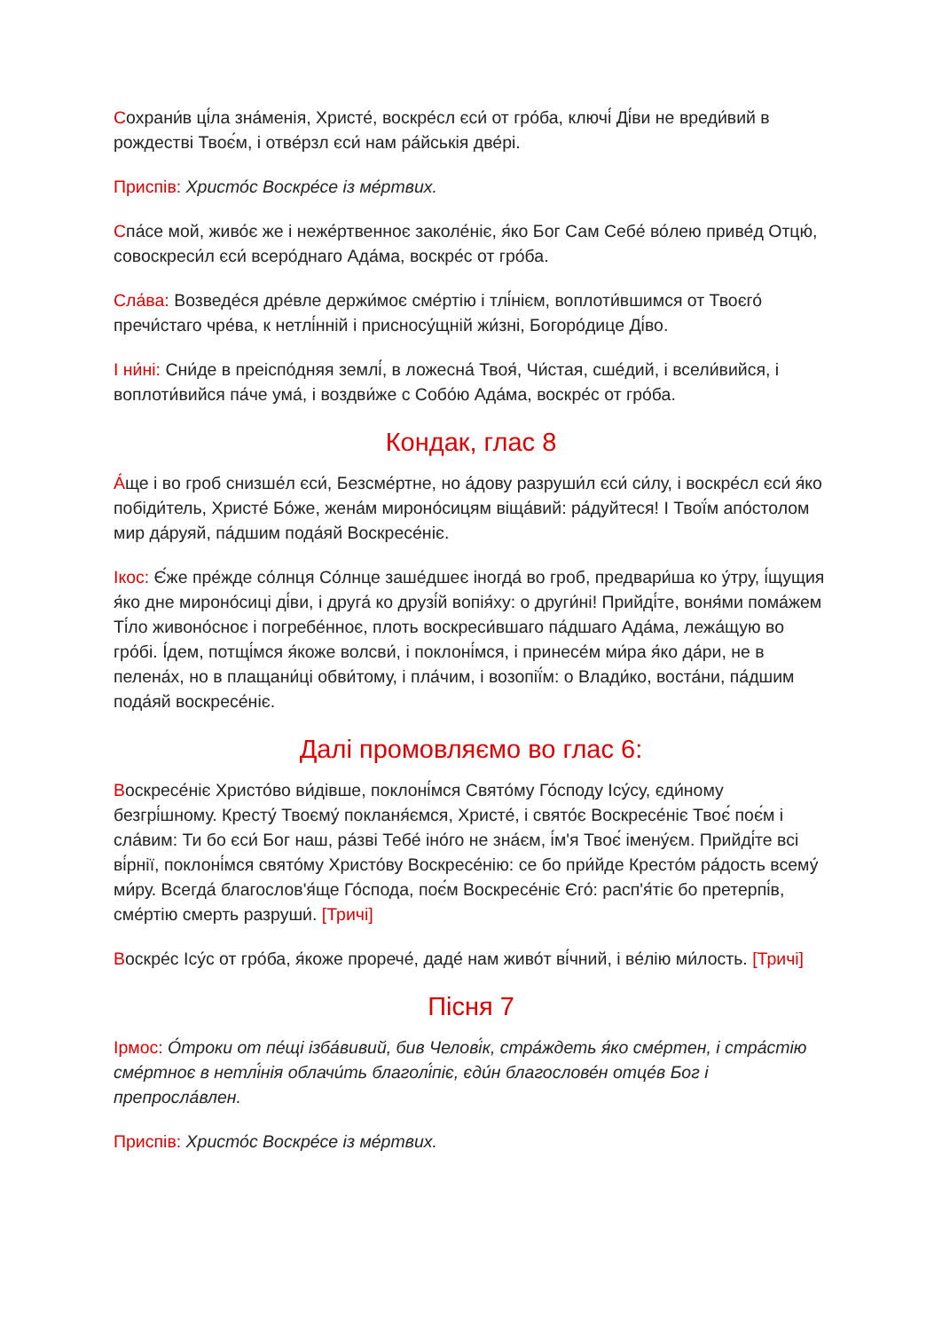Сохрани́в ці́ла зна́менія, Христе́, воскре́сл єси́ от гро́ба, ключі́ Ді́ви не вреди́вий в рождестві Твоє́м, і отве́рзл єси́ нам ра́йськія две́рі.
Приспів: Христо́с Воскре́се із ме́ртвих.
Спа́се мой, живо́є же і неже́ртвенноє заколе́ніє, я́ко Бог Сам Себе́ во́лею приве́д Отцю́, совоскреси́л єси́ всеро́днаго Ада́ма, воскре́с от гро́ба.
Сла́ва: Возведе́ся дре́вле держи́моє сме́ртію і тлі́нієм, воплоти́вшимся от Твоєго́ пречи́стаго чре́ва, к нетлі́нній і присносу́щній жи́зні, Богоро́дице Ді́во.
І ни́ні: Сни́де в преіспо́дняя землі́, в ложесна́ Твоя́, Чи́стая, сше́дий, і всели́вийся, і воплоти́вийся па́че ума́, і воздви́же с Собо́ю Ада́ма, воскре́с от гро́ба.
Кондак, глас 8
А́ще і во гроб снизше́л єси́, Безсме́ртне, но а́дову разруши́л єси́ си́лу, і воскре́сл єси́ я́ко побіди́тель, Христе́ Бо́же, жена́м мироно́сицям віща́вий: ра́дуйтеся! І Твої́м апо́столом мир да́руяй, па́дшим пода́яй Воскресе́ніє.
Ікос: Є́же пре́жде со́лнця Со́лнце заше́дшеє іногда́ во гроб, предвари́ша ко у́тру, і́щущия я́ко дне мироно́сиці ді́ви, і друга́ ко друзі́й вопія́ху: о други́ні! Прийді́те, воня́ми пома́жем Ті́ло живоно́сноє і погребе́нноє, плоть воскреси́вшаго па́дшаго Ада́ма, лежа́щую во гро́бі. І́дем, потщі́мся я́коже волсви́, і поклоні́мся, і принесе́м ми́ра я́ко да́ри, не в пелена́х, но в плащани́ці обви́тому, і пла́чим, і возопії́м: о Влади́ко, воста́ни, па́дшим пода́яй воскресе́ніє.
Далі промовляємо во глас 6:
Воскресе́ніє Христо́во ви́дівше, поклоні́мся Свято́му Го́споду Ісу́су, єди́ному безгрі́шному. Кресту́ Твоєму́ покланя́ємся, Христе́, і свято́є Воскресе́ніє Твоє́ поє́м і сла́вим: Ти бо єси́ Бог наш, ра́зві Тебе́ іно́го не зна́єм, і́м'я Твоє́ імену́єм. Прийді́те всі ві́рнії, поклоні́мся свято́му Христо́ву Воскресе́нію: се бо при́йде Кресто́м ра́дость всему́ ми́ру. Всегда́ благослов'я́ще Го́спода, поє́м Воскресе́ніє Єго́: расп'я́тіє бо претерпі́в, сме́ртію смерть разруши́. [Тричі]
Воскре́с Ісу́с от гро́ба, я́коже прорече́, даде́ нам живо́т ві́чний, і ве́лію ми́лость. [Тричі]
Пісня 7
Ірмос: О́троки от пе́щі ізба́вивий, бив Челові́к, стра́ждеть я́ко сме́ртен, і стра́стію сме́ртноє в нетлі́нія облачи́ть благолі́піє, єди́н благослове́н отце́в Бог і препросла́влен.
Приспів: Христо́с Воскре́се із ме́ртвих.